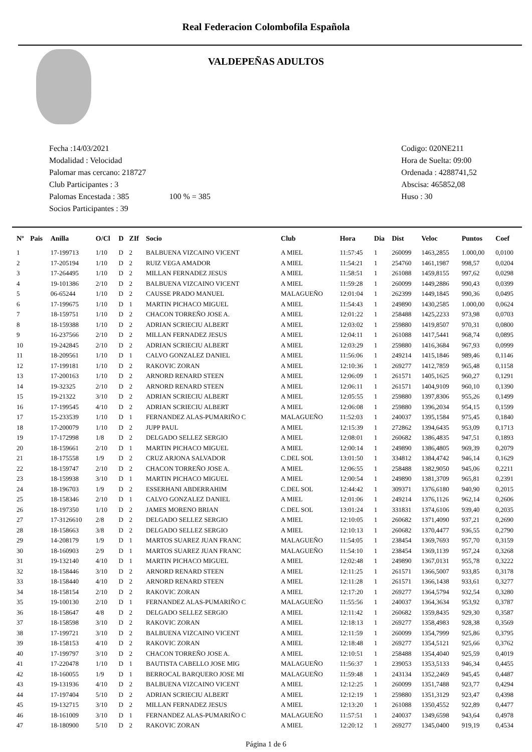Real Federacion Colombofila Española
VALDEPEÑAS ADULTOS
Fecha :14/03/2021
Modalidad : Velocidad
Palomar mas cercano: 218727
Club Participantes : 3
Palomas Encestada : 385 100 % = 385
Socios Participantes : 39
Codigo: 020NE211
Hora de Suelta: 09:00
Ordenada : 4288741,52
Abscisa: 465852,08
Huso : 30
| Nº | Pais | Anilla | O/Cl | D | ZIf | Socio | Club | Hora | Dia | Dist | Veloc | Puntos | Coef |
| --- | --- | --- | --- | --- | --- | --- | --- | --- | --- | --- | --- | --- | --- |
| 1 | | 17-199713 | 1/10 | D | 2 | BALBUENA VIZCAINO VICENT | A MIEL | 11:57:45 | 1 | 260099 | 1463,2855 | 1.000,00 | 0,0100 |
| 2 | | 17-205194 | 1/10 | D | 2 | RUIZ VEGA AMADOR | A MIEL | 11:54:21 | 1 | 254760 | 1461,1987 | 998,57 | 0,0204 |
| 3 | | 17-264495 | 1/10 | D | 2 | MILLAN FERNADEZ JESUS | A MIEL | 11:58:51 | 1 | 261088 | 1459,8155 | 997,62 | 0,0298 |
| 4 | | 19-101386 | 2/10 | D | 2 | BALBUENA VIZCAINO VICENT | A MIEL | 11:59:28 | 1 | 260099 | 1449,2886 | 990,43 | 0,0399 |
| 5 | | 06-65244 | 1/10 | D | 2 | CAUSSE PRADO MANUEL | MALAGUEÑO | 12:01:04 | 1 | 262399 | 1449,1845 | 990,36 | 0,0495 |
| 6 | | 17-199675 | 1/10 | D | 1 | MARTIN PICHACO MIGUEL | A MIEL | 11:54:43 | 1 | 249890 | 1430,2585 | 1.000,00 | 0,0624 |
| 7 | | 18-159751 | 1/10 | D | 2 | CHACON TORREÑO JOSE A. | A MIEL | 12:01:22 | 1 | 258488 | 1425,2233 | 973,98 | 0,0703 |
| 8 | | 18-159388 | 1/10 | D | 2 | ADRIAN SCRIECIU ALBERT | A MIEL | 12:03:02 | 1 | 259880 | 1419,8507 | 970,31 | 0,0800 |
| 9 | | 16-237566 | 2/10 | D | 2 | MILLAN FERNADEZ JESUS | A MIEL | 12:04:11 | 1 | 261088 | 1417,5441 | 968,74 | 0,0895 |
| 10 | | 19-242845 | 2/10 | D | 2 | ADRIAN SCRIECIU ALBERT | A MIEL | 12:03:29 | 1 | 259880 | 1416,3684 | 967,93 | 0,0999 |
| 11 | | 18-209561 | 1/10 | D | 1 | CALVO GONZALEZ DANIEL | A MIEL | 11:56:06 | 1 | 249214 | 1415,1846 | 989,46 | 0,1146 |
| 12 | | 17-199181 | 1/10 | D | 2 | RAKOVIC ZORAN | A MIEL | 12:10:36 | 1 | 269277 | 1412,7859 | 965,48 | 0,1158 |
| 13 | | 17-200163 | 1/10 | D | 2 | ARNORD RENARD STEEN | A MIEL | 12:06:09 | 1 | 261571 | 1405,1625 | 960,27 | 0,1291 |
| 14 | | 19-32325 | 2/10 | D | 2 | ARNORD RENARD STEEN | A MIEL | 12:06:11 | 1 | 261571 | 1404,9109 | 960,10 | 0,1390 |
| 15 | | 19-21322 | 3/10 | D | 2 | ADRIAN SCRIECIU ALBERT | A MIEL | 12:05:55 | 1 | 259880 | 1397,8306 | 955,26 | 0,1499 |
| 16 | | 17-199545 | 4/10 | D | 2 | ADRIAN SCRIECIU ALBERT | A MIEL | 12:06:08 | 1 | 259880 | 1396,2034 | 954,15 | 0,1599 |
| 17 | | 15-233539 | 1/10 | D | 1 | FERNANDEZ ALAS-PUMARIÑO C | MALAGUEÑO | 11:52:03 | 1 | 240037 | 1395,1584 | 975,45 | 0,1840 |
| 18 | | 17-200079 | 1/10 | D | 2 | JUPP PAUL | A MIEL | 12:15:39 | 1 | 272862 | 1394,6435 | 953,09 | 0,1713 |
| 19 | | 17-172998 | 1/8 | D | 2 | DELGADO SELLEZ SERGIO | A MIEL | 12:08:01 | 1 | 260682 | 1386,4835 | 947,51 | 0,1893 |
| 20 | | 18-159661 | 2/10 | D | 1 | MARTIN PICHACO MIGUEL | A MIEL | 12:00:14 | 1 | 249890 | 1386,4805 | 969,39 | 0,2079 |
| 21 | | 18-175558 | 1/9 | D | 2 | CRUZ ARJONA SALVADOR | C.DEL SOL | 13:01:50 | 1 | 334812 | 1384,4742 | 946,14 | 0,1629 |
| 22 | | 18-159747 | 2/10 | D | 2 | CHACON TORREÑO JOSE A. | A MIEL | 12:06:55 | 1 | 258488 | 1382,9050 | 945,06 | 0,2211 |
| 23 | | 18-159938 | 3/10 | D | 1 | MARTIN PICHACO MIGUEL | A MIEL | 12:00:54 | 1 | 249890 | 1381,3709 | 965,81 | 0,2391 |
| 24 | | 18-196703 | 1/9 | D | 2 | ESSERHANI ABDERRAHIM | C.DEL SOL | 12:44:42 | 1 | 309371 | 1376,6180 | 940,90 | 0,2015 |
| 25 | | 18-158346 | 2/10 | D | 1 | CALVO GONZALEZ DANIEL | A MIEL | 12:01:06 | 1 | 249214 | 1376,1126 | 962,14 | 0,2606 |
| 26 | | 18-197350 | 1/10 | D | 2 | JAMES MORENO BRIAN | C.DEL SOL | 13:01:24 | 1 | 331831 | 1374,6106 | 939,40 | 0,2035 |
| 27 | | 17-3126610 | 2/8 | D | 2 | DELGADO SELLEZ SERGIO | A MIEL | 12:10:05 | 1 | 260682 | 1371,4090 | 937,21 | 0,2690 |
| 28 | | 18-158663 | 3/8 | D | 2 | DELGADO SELLEZ SERGIO | A MIEL | 12:10:13 | 1 | 260682 | 1370,4477 | 936,55 | 0,2790 |
| 29 | | 14-208179 | 1/9 | D | 1 | MARTOS SUAREZ JUAN FRANC | MALAGUEÑO | 11:54:05 | 1 | 238454 | 1369,7693 | 957,70 | 0,3159 |
| 30 | | 18-160903 | 2/9 | D | 1 | MARTOS SUAREZ JUAN FRANC | MALAGUEÑO | 11:54:10 | 1 | 238454 | 1369,1139 | 957,24 | 0,3268 |
| 31 | | 19-132140 | 4/10 | D | 1 | MARTIN PICHACO MIGUEL | A MIEL | 12:02:48 | 1 | 249890 | 1367,0131 | 955,78 | 0,3222 |
| 32 | | 18-158446 | 3/10 | D | 2 | ARNORD RENARD STEEN | A MIEL | 12:11:25 | 1 | 261571 | 1366,5007 | 933,85 | 0,3178 |
| 33 | | 18-158440 | 4/10 | D | 2 | ARNORD RENARD STEEN | A MIEL | 12:11:28 | 1 | 261571 | 1366,1438 | 933,61 | 0,3277 |
| 34 | | 18-158154 | 2/10 | D | 2 | RAKOVIC ZORAN | A MIEL | 12:17:20 | 1 | 269277 | 1364,5794 | 932,54 | 0,3280 |
| 35 | | 19-100130 | 2/10 | D | 1 | FERNANDEZ ALAS-PUMARIÑO C | MALAGUEÑO | 11:55:56 | 1 | 240037 | 1364,3634 | 953,92 | 0,3787 |
| 36 | | 18-158647 | 4/8 | D | 2 | DELGADO SELLEZ SERGIO | A MIEL | 12:11:42 | 1 | 260682 | 1359,8435 | 929,30 | 0,3587 |
| 37 | | 18-158598 | 3/10 | D | 2 | RAKOVIC ZORAN | A MIEL | 12:18:13 | 1 | 269277 | 1358,4983 | 928,38 | 0,3569 |
| 38 | | 17-199721 | 3/10 | D | 2 | BALBUENA VIZCAINO VICENT | A MIEL | 12:11:59 | 1 | 260099 | 1354,7999 | 925,86 | 0,3795 |
| 39 | | 18-158153 | 4/10 | D | 2 | RAKOVIC ZORAN | A MIEL | 12:18:48 | 1 | 269277 | 1354,5121 | 925,66 | 0,3762 |
| 40 | | 17-199797 | 3/10 | D | 2 | CHACON TORREÑO JOSE A. | A MIEL | 12:10:51 | 1 | 258488 | 1354,4040 | 925,59 | 0,4019 |
| 41 | | 17-220478 | 1/10 | D | 1 | BAUTISTA CABELLO JOSE MIG | MALAGUEÑO | 11:56:37 | 1 | 239053 | 1353,5133 | 946,34 | 0,4455 |
| 42 | | 18-160055 | 1/9 | D | 1 | BERROCAL BARQUERO JOSE MI | MALAGUEÑO | 11:59:48 | 1 | 243134 | 1352,2469 | 945,45 | 0,4487 |
| 43 | | 19-131936 | 4/10 | D | 2 | BALBUENA VIZCAINO VICENT | A MIEL | 12:12:25 | 1 | 260099 | 1351,7488 | 923,77 | 0,4294 |
| 44 | | 17-197404 | 5/10 | D | 2 | ADRIAN SCRIECIU ALBERT | A MIEL | 12:12:19 | 1 | 259880 | 1351,3129 | 923,47 | 0,4398 |
| 45 | | 19-132715 | 3/10 | D | 2 | MILLAN FERNADEZ JESUS | A MIEL | 12:13:20 | 1 | 261088 | 1350,4552 | 922,89 | 0,4477 |
| 46 | | 18-161009 | 3/10 | D | 1 | FERNANDEZ ALAS-PUMARIÑO C | MALAGUEÑO | 11:57:51 | 1 | 240037 | 1349,6598 | 943,64 | 0,4978 |
| 47 | | 18-180900 | 5/10 | D | 2 | RAKOVIC ZORAN | A MIEL | 12:20:12 | 1 | 269277 | 1345,0400 | 919,19 | 0,4534 |
Página 1 de 6